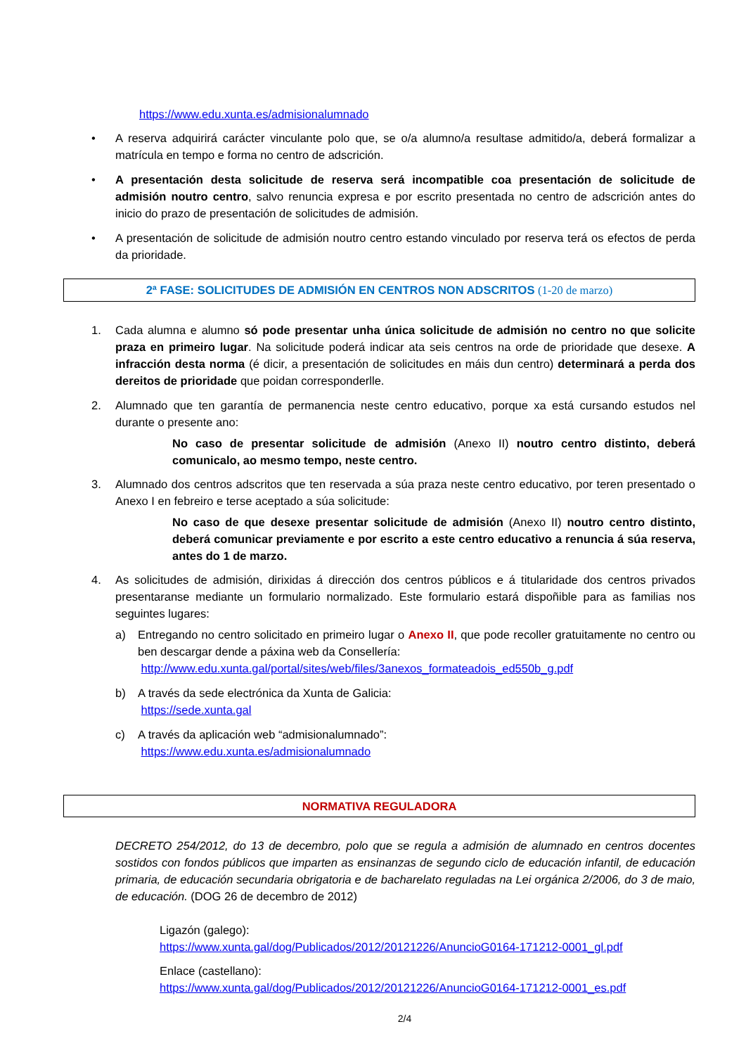https://www.edu.xunta.es/admisionalumnado
• A reserva adquirirá carácter vinculante polo que, se o/a alumno/a resultase admitido/a, deberá formalizar a matrícula en tempo e forma no centro de adscrición.
• A presentación desta solicitude de reserva será incompatible coa presentación de solicitude de admisión noutro centro, salvo renuncia expresa e por escrito presentada no centro de adscrición antes do inicio do prazo de presentación de solicitudes de admisión.
• A presentación de solicitude de admisión noutro centro estando vinculado por reserva terá os efectos de perda da prioridade.
2ª FASE: SOLICITUDES DE ADMISIÓN EN CENTROS NON ADSCRITOS (1-20 de marzo)
1. Cada alumna e alumno só pode presentar unha única solicitude de admisión no centro no que solicite praza en primeiro lugar. Na solicitude poderá indicar ata seis centros na orde de prioridade que desexe. A infracción desta norma (é dicir, a presentación de solicitudes en máis dun centro) determinará a perda dos dereitos de prioridade que poidan corresponderlle.
2. Alumnado que ten garantía de permanencia neste centro educativo, porque xa está cursando estudos nel durante o presente ano:
No caso de presentar solicitude de admisión (Anexo II) noutro centro distinto, deberá comunicalo, ao mesmo tempo, neste centro.
3. Alumnado dos centros adscritos que ten reservada a súa praza neste centro educativo, por teren presentado o Anexo I en febreiro e terse aceptado a súa solicitude:
No caso de que desexe presentar solicitude de admisión (Anexo II) noutro centro distinto, deberá comunicar previamente e por escrito a este centro educativo a renuncia á súa reserva, antes do 1 de marzo.
4. As solicitudes de admisión, dirixidas á dirección dos centros públicos e á titularidade dos centros privados presentaranse mediante un formulario normalizado. Este formulario estará dispoñible para as familias nos seguintes lugares:
a) Entregando no centro solicitado en primeiro lugar o Anexo II, que pode recoller gratuitamente no centro ou ben descargar dende a páxina web da Consellería:
http://www.edu.xunta.gal/portal/sites/web/files/3anexos_formateadois_ed550b_g.pdf
b) A través da sede electrónica da Xunta de Galicia:
https://sede.xunta.gal
c) A través da aplicación web “admisionalumnado”:
https://www.edu.xunta.es/admisionalumnado
NORMATIVA REGULADORA
DECRETO 254/2012, do 13 de decembro, polo que se regula a admisión de alumnado en centros docentes sostidos con fondos públicos que imparten as ensinanzas de segundo ciclo de educación infantil, de educación primaria, de educación secundaria obrigatoria e de bacharelato reguladas na Lei orgánica 2/2006, do 3 de maio, de educación. (DOG 26 de decembro de 2012)
Ligazón (galego):
https://www.xunta.gal/dog/Publicados/2012/20121226/AnuncioG0164-171212-0001_gl.pdf
Enlace (castellano):
https://www.xunta.gal/dog/Publicados/2012/20121226/AnuncioG0164-171212-0001_es.pdf
2/4